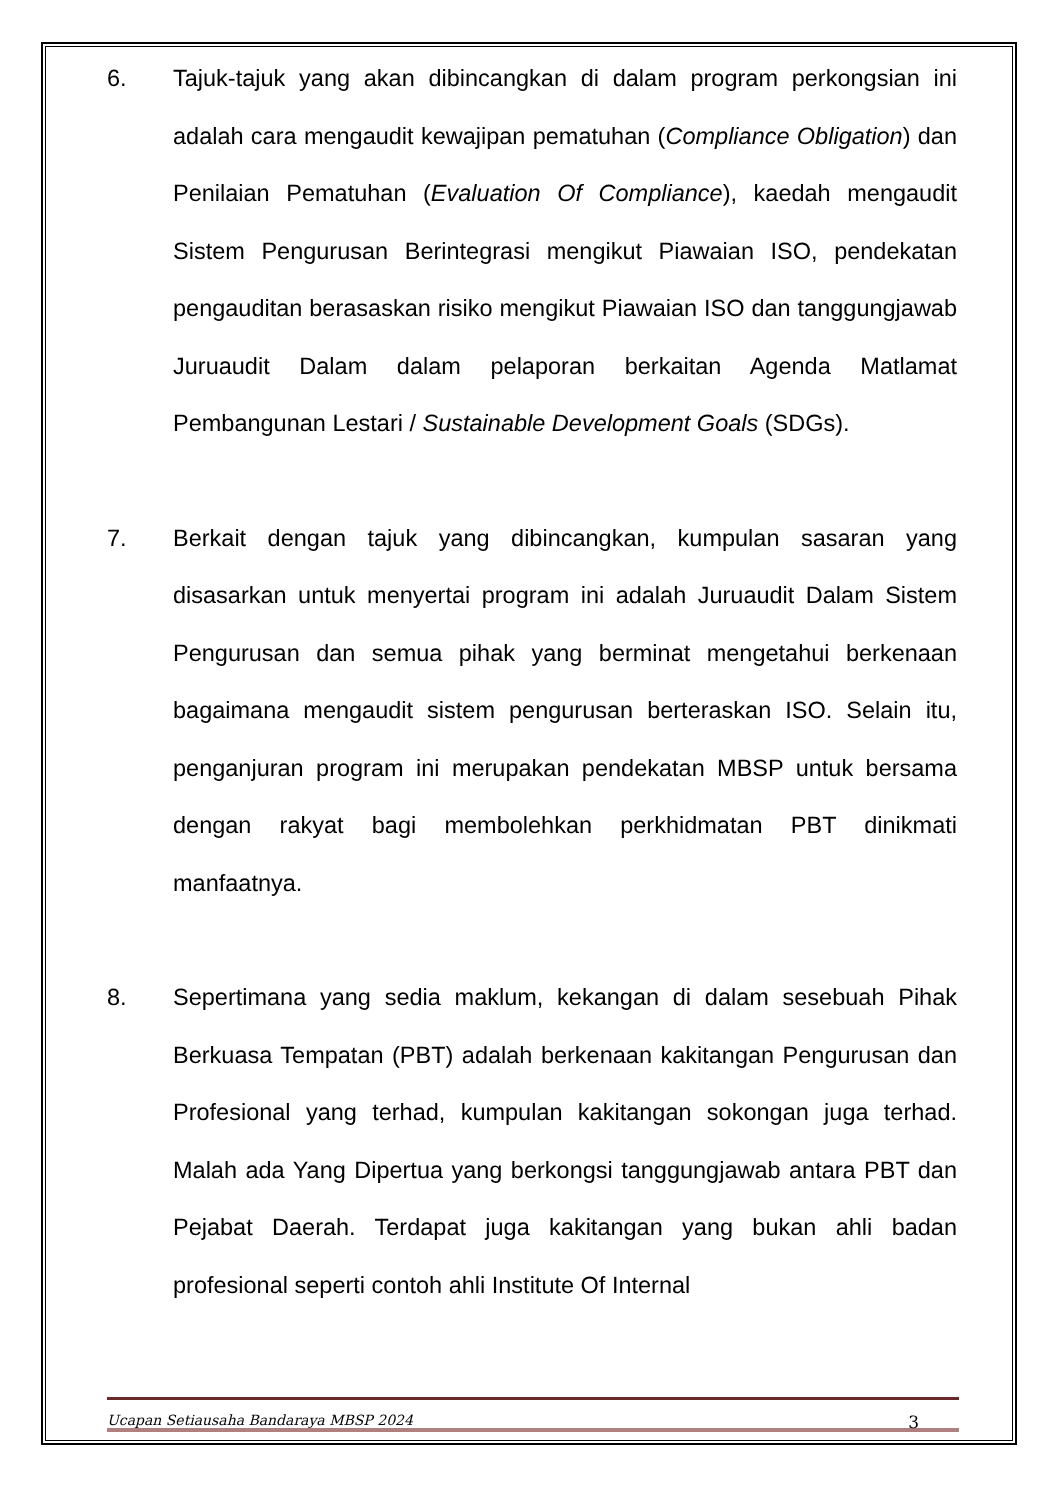6. Tajuk-tajuk yang akan dibincangkan di dalam program perkongsian ini adalah cara mengaudit kewajipan pematuhan (Compliance Obligation) dan Penilaian Pematuhan (Evaluation Of Compliance), kaedah mengaudit Sistem Pengurusan Berintegrasi mengikut Piawaian ISO, pendekatan pengauditan berasaskan risiko mengikut Piawaian ISO dan tanggungjawab Juruaudit Dalam dalam pelaporan berkaitan Agenda Matlamat Pembangunan Lestari / Sustainable Development Goals (SDGs).
7. Berkait dengan tajuk yang dibincangkan, kumpulan sasaran yang disasarkan untuk menyertai program ini adalah Juruaudit Dalam Sistem Pengurusan dan semua pihak yang berminat mengetahui berkenaan bagaimana mengaudit sistem pengurusan berteraskan ISO. Selain itu, penganjuran program ini merupakan pendekatan MBSP untuk bersama dengan rakyat bagi membolehkan perkhidmatan PBT dinikmati manfaatnya.
8. Sepertimana yang sedia maklum, kekangan di dalam sesebuah Pihak Berkuasa Tempatan (PBT) adalah berkenaan kakitangan Pengurusan dan Profesional yang terhad, kumpulan kakitangan sokongan juga terhad. Malah ada Yang Dipertua yang berkongsi tanggungjawab antara PBT dan Pejabat Daerah. Terdapat juga kakitangan yang bukan ahli badan profesional seperti contoh ahli Institute Of Internal
Ucapan Setiausaha Bandaraya MBSP 2024 3